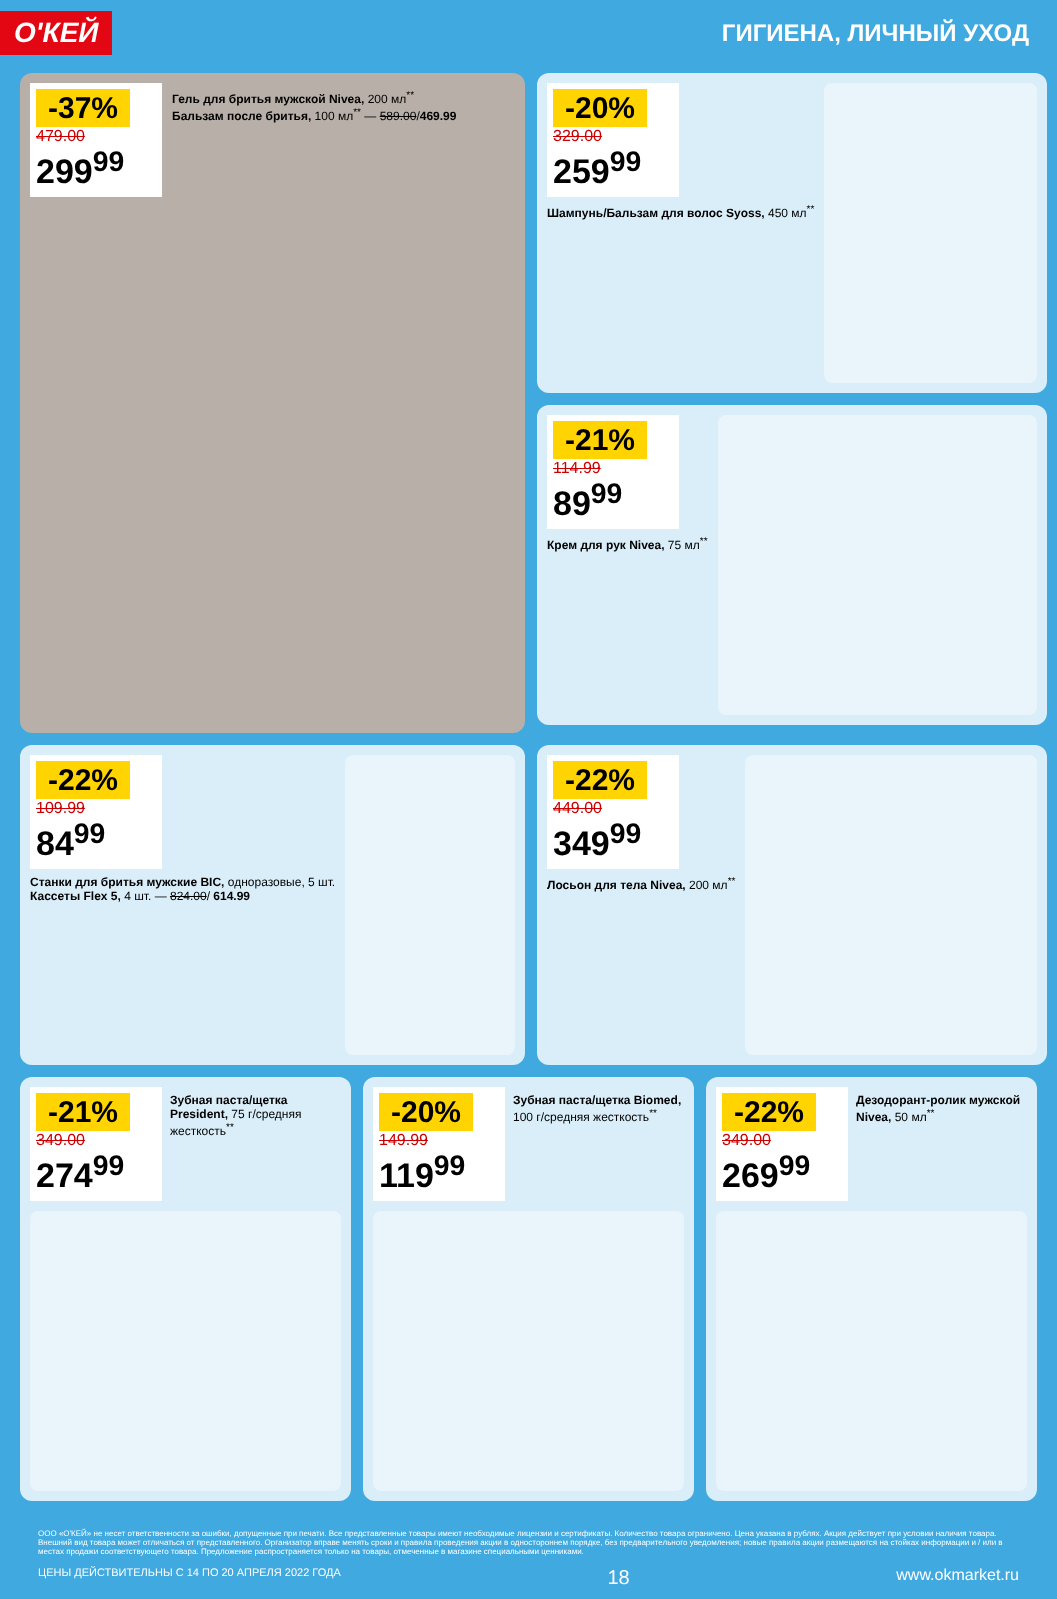О'КЕЙ
ГИГИЕНА, ЛИЧНЫЙ УХОД
-37%
479.00
299<sup>99</sup>
Гель для бритья мужской Nivea, 200 мл<sup>**</sup>
Бальзам после бритья, 100 мл<sup>**</sup> — 589.00/469.99
-20%
329.00
259<sup>99</sup>
Шампунь/Бальзам для волос Syoss, 450 мл<sup>**</sup>
-21%
114.99
89<sup>99</sup>
Крем для рук Nivea, 75 мл<sup>**</sup>
-22%
109.99
84<sup>99</sup>
Станки для бритья мужские BIC, одноразовые, 5 шт.
Кассеты Flex 5, 4 шт. — 824.00/ 614.99
-22%
449.00
349<sup>99</sup>
Лосьон для тела Nivea, 200 мл<sup>**</sup>
-21%
349.00
274<sup>99</sup>
Зубная паста/щетка President, 75 г/средняя жесткость<sup>**</sup>
-20%
149.99
119<sup>99</sup>
Зубная паста/щетка Biomed, 100 г/средняя жесткость<sup>**</sup>
-22%
349.00
269<sup>99</sup>
Дезодорант-ролик мужской Nivea, 50 мл<sup>**</sup>
ООО «О'КЕЙ» не несет ответственности за ошибки, допущенные при печати. Все представленные товары имеют необходимые лицензии и сертификаты. Количество товара ограничено. Цена указана в рублях. Акция действует при условии наличия товара. Внешний вид товара может отличаться от представленного. Организатор вправе менять сроки и правила проведения акции в одностороннем порядке, без предварительного уведомления; новые правила акции размещаются на стойках информации и / или в местах продажи соответствующего товара. Предложение распространяется только на товары, отмеченные в магазине специальными ценниками.
ЦЕНЫ ДЕЙСТВИТЕЛЬНЫ С 14 ПО 20 АПРЕЛЯ 2022 ГОДА 18 www.okmarket.ru